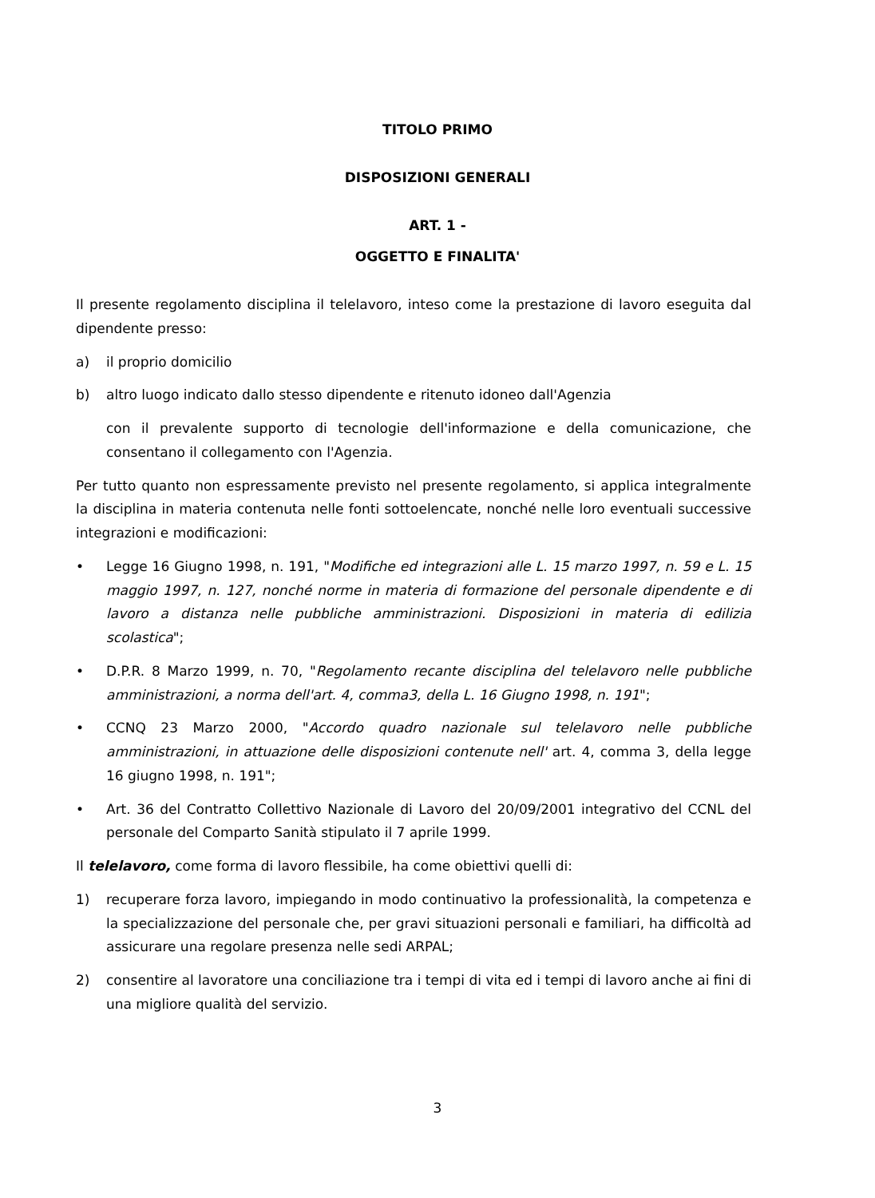TITOLO PRIMO
DISPOSIZIONI GENERALI
ART. 1 -
OGGETTO E FINALITA'
Il presente regolamento disciplina il telelavoro, inteso come la prestazione di lavoro eseguita dal dipendente presso:
a) il proprio domicilio
b) altro luogo indicato dallo stesso dipendente e ritenuto idoneo dall'Agenzia
con il prevalente supporto di tecnologie dell'informazione e della comunicazione, che consentano il collegamento con l'Agenzia.
Per tutto quanto non espressamente previsto nel presente regolamento, si applica integralmente la disciplina in materia contenuta nelle fonti sottoelencate, nonché nelle loro eventuali successive integrazioni e modificazioni:
• Legge 16 Giugno 1998, n. 191, "Modifiche ed integrazioni alle L. 15 marzo 1997, n. 59 e L. 15 maggio 1997, n. 127, nonché norme in materia di formazione del personale dipendente e di lavoro a distanza nelle pubbliche amministrazioni. Disposizioni in materia di edilizia scolastica";
• D.P.R. 8 Marzo 1999, n. 70, "Regolamento recante disciplina del telelavoro nelle pubbliche amministrazioni, a norma dell'art. 4, comma3, della L. 16 Giugno 1998, n. 191";
• CCNQ 23 Marzo 2000, "Accordo quadro nazionale sul telelavoro nelle pubbliche amministrazioni, in attuazione delle disposizioni contenute nell' art. 4, comma 3, della legge 16 giugno 1998, n. 191";
• Art. 36 del Contratto Collettivo Nazionale di Lavoro del 20/09/2001 integrativo del CCNL del personale del Comparto Sanità stipulato il 7 aprile 1999.
Il telelavoro, come forma di lavoro flessibile, ha come obiettivi quelli di:
1) recuperare forza lavoro, impiegando in modo continuativo la professionalità, la competenza e la specializzazione del personale che, per gravi situazioni personali e familiari, ha difficoltà ad assicurare una regolare presenza nelle sedi ARPAL;
2) consentire al lavoratore una conciliazione tra i tempi di vita ed i tempi di lavoro anche ai fini di una migliore qualità del servizio.
3